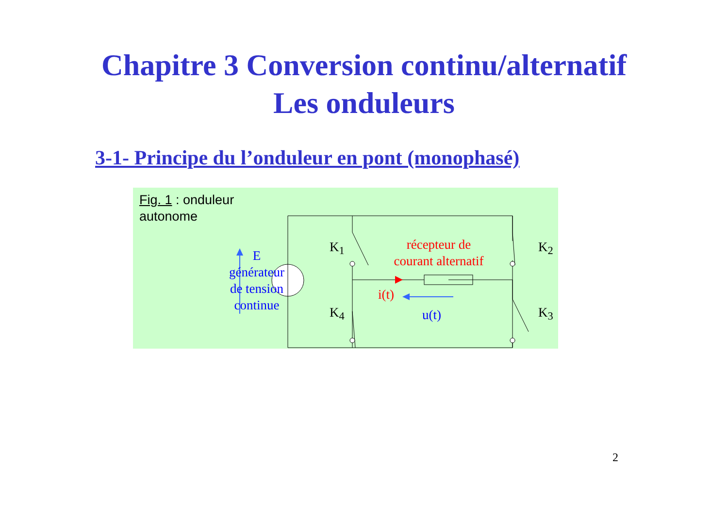Chapitre 3 Conversion continu/alternatif
Les onduleurs
3-1- Principe du l’onduleur en pont (monophasé)
Fig. 1 : onduleur
autonome
E
générateur
de tension
continue
K<sub>1</sub> K<sub>2</sub>
K<sub>4</sub> K<sub>3</sub>
récepteur de
courant alternatif
i(t)
u(t)
2